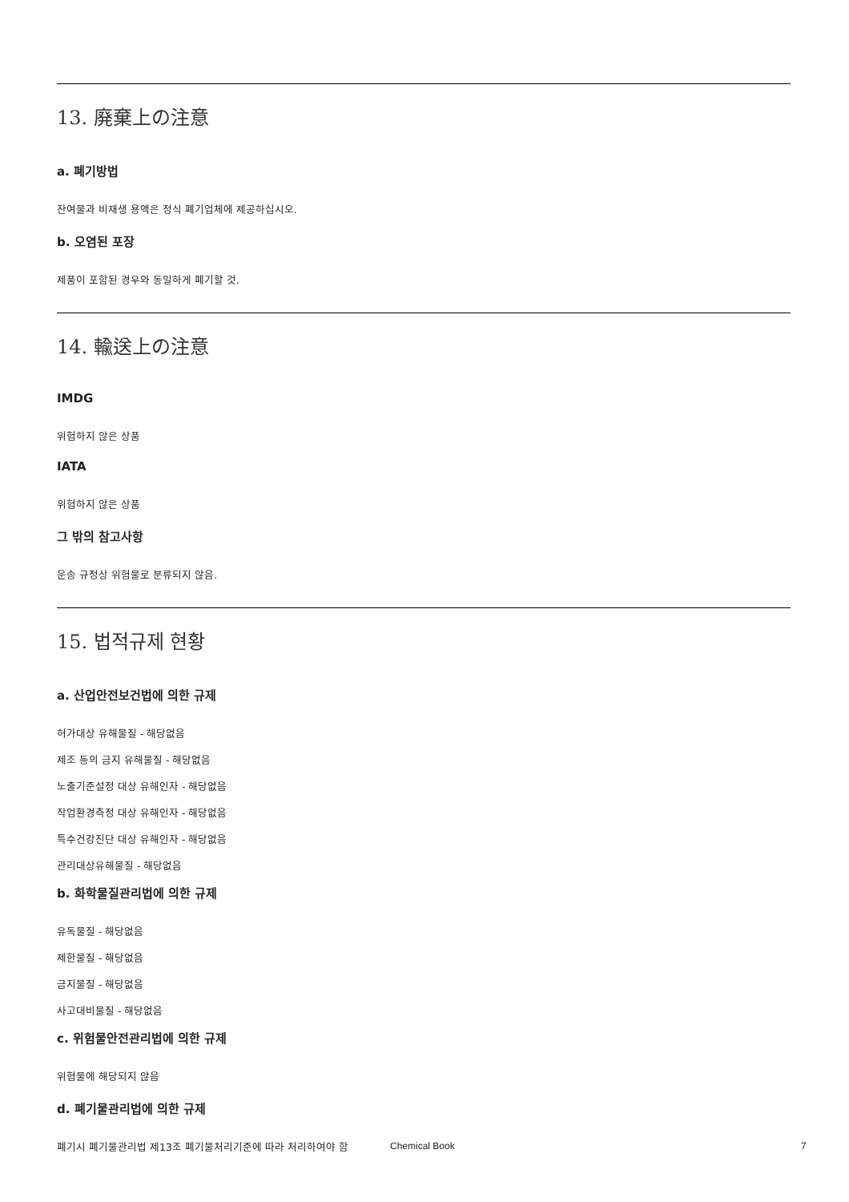13. 廃棄上の注意
a. 폐기방법
잔여물과 비재생 용액은 정식 폐기업체에 제공하십시오.
b. 오염된 포장
제품이 포함된 경우와 동일하게 폐기할 것.
14. 輸送上の注意
IMDG
위험하지 않은 상품
IATA
위험하지 않은 상품
그 밖의 참고사항
운송 규정상 위험물로 분류되지 않음.
15. 법적규제 현황
a. 산업안전보건법에 의한 규제
허가대상 유해물질 - 해당없음
제조 등의 금지 유해물질 - 해당없음
노출기준설정 대상 유해인자 - 해당없음
작업환경측정 대상 유해인자 - 해당없음
특수건강진단 대상 유해인자 - 해당없음
관리대상유해물질 - 해당없음
b. 화학물질관리법에 의한 규제
유독물질 - 해당없음
제한물질 - 해당없음
금지물질 - 해당없음
사고대비물질 - 해당없음
c. 위험물안전관리법에 의한 규제
위험물에 해당되지 않음
d. 폐기물관리법에 의한 규제
폐기시 폐기물관리법 제13조 폐기물처리기준에 따라 처리하여야 함
Chemical Book 7